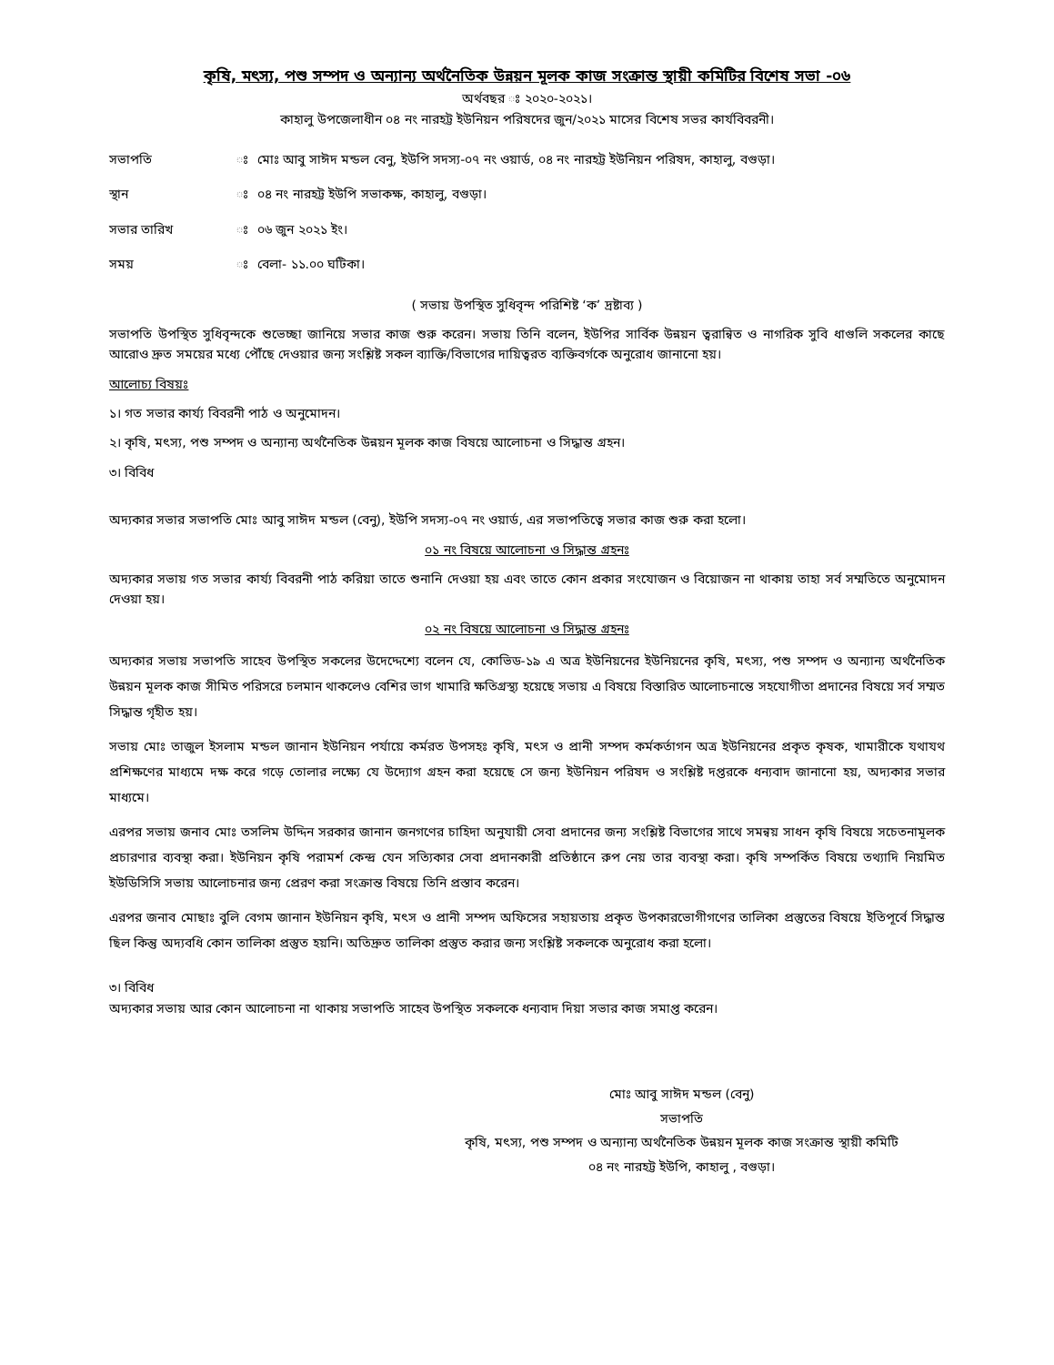কৃষি, মৎস্য, পশু সম্পদ ও অন্যান্য অর্থনৈতিক উন্নয়ন মূলক কাজ সংক্রান্ত স্থায়ী কমিটির বিশেষ সভা -০৬
অর্থবছর ঃ ২০২০-২০২১।
কাহালু উপজেলাধীন ০৪ নং নারহট্ট ইউনিয়ন পরিষদের জুন/২০২১ মাসের বিশেষ সভর কার্যবিবরনী।
| সভাপতি | ঃ | মোঃ আবু সাঈদ মন্ডল বেনু, ইউপি সদস্য-০৭ নং ওয়ার্ড, ০৪ নং নারহট্ট ইউনিয়ন পরিষদ, কাহালু, বগুড়া। |
| স্থান | ঃ | ০৪ নং নারহট্ট ইউপি সভাকক্ষ, কাহালু, বগুড়া। |
| সভার তারিখ | ঃ | ০৬ জুন ২০২১ ইং। |
| সময় | ঃ | বেলা- ১১.০০ ঘটিকা। |
( সভায় উপস্থিত সুধিবৃন্দ পরিশিষ্ট ‘ক’ দ্রষ্টাব্য )
সভাপতি উপস্থিত সুধিবৃন্দকে শুভেচ্ছা জানিয়ে সভার কাজ শুরু করেন। সভায় তিনি বলেন, ইউপির সার্বিক উন্নয়ন ত্বরান্বিত ও নাগরিক সুবি ধাগুলি সকলের কাছে আরোও দ্রুত সময়ের মধ্যে পৌঁছে দেওয়ার জন্য সংশ্লিষ্ট সকল ব্যাক্তি/বিভাগের দায়িত্বরত ব্যক্তিবর্গকে অনুরোধ জানানো হয়।
আলোচ্য বিষয়ঃ
১। গত সভার কার্য্য বিবরনী পাঠ ও অনুমোদন।
২। কৃষি, মৎস্য, পশু সম্পদ ও অন্যান্য অর্থনৈতিক উন্নয়ন মূলক কাজ বিষয়ে আলোচনা ও সিদ্ধান্ত গ্রহন।
৩। বিবিধ
অদ্যকার সভার সভাপতি মোঃ আবু সাঈদ মন্ডল (বেনু), ইউপি সদস্য-০৭ নং ওয়ার্ড, এর সভাপতিত্বে সভার কাজ শুরু করা হলো।
০১ নং বিষয়ে আলোচনা ও সিদ্ধান্ত গ্রহনঃ
অদ্যকার সভায় গত সভার কার্য্য বিবরনী পাঠ করিয়া তাতে শুনানি দেওয়া হয় এবং তাতে কোন প্রকার সংযোজন ও বিয়োজন না থাকায় তাহা সর্ব সম্মতিতে অনুমোদন দেওয়া হয়।
০২ নং বিষয়ে আলোচনা ও সিদ্ধান্ত গ্রহনঃ
অদ্যকার সভায় সভাপতি সাহেব উপস্থিত সকলের উদেদ্দেশ্যে বলেন যে, কোভিড-১৯ এ অত্র ইউনিয়নের ইউনিয়নের কৃষি, মৎস্য, পশু সম্পদ ও অন্যান্য অর্থনৈতিক উন্নয়ন মূলক কাজ সীমিত পরিসরে চলমান থাকলেও বেশির ভাগ খামারি ক্ষতিগ্রস্থ্য হয়েছে সভায় এ বিষয়ে বিস্তারিত আলোচনান্তে সহযোগীতা প্রদানের বিষয়ে সর্ব সম্মত সিদ্ধান্ত গৃহীত হয়।
সভায় মোঃ তাজুল ইসলাম মন্ডল জানান ইউনিয়ন পর্যায়ে কর্মরত উপসহঃ কৃষি, মৎস ও প্রানী সম্পদ কর্মকর্তাগন অত্র ইউনিয়নের প্রকৃত কৃষক, খামারীকে যথাযথ প্রশিক্ষণের মাধ্যমে দক্ষ করে গড়ে তোলার লক্ষ্যে যে উদ্যোগ গ্রহন করা হয়েছে সে জন্য ইউনিয়ন পরিষদ ও সংশ্লিষ্ট দপ্তরকে ধন্যবাদ জানানো হয়, অদ্যকার সভার মাধ্যমে।
এরপর সভায় জনাব মোঃ তসলিম উদ্দিন সরকার জানান জনগণের চাহিদা অনুযায়ী সেবা প্রদানের জন্য সংশ্লিষ্ট বিভাগের সাথে সমন্বয় সাধন কৃষি বিষয়ে সচেতনামূলক প্রচারণার ব্যবস্থা করা। ইউনিয়ন কৃষি পরামর্শ কেন্দ্র যেন সত্যিকার সেবা প্রদানকারী প্রতিষ্ঠানে রুপ নেয় তার ব্যবস্থা করা। কৃষি সম্পর্কিত বিষয়ে তথ্যাদি নিয়মিত ইউডিসিসি সভায় আলোচনার জন্য প্রেরণ করা সংক্রান্ত বিষয়ে তিনি প্রস্তাব করেন।
এরপর জনাব মোছাঃ বুলি বেগম জানান ইউনিয়ন কৃষি, মৎস ও প্রানী সম্পদ অফিসের সহায়তায় প্রকৃত উপকারভোগীগণের তালিকা প্রস্তুতের বিষয়ে ইতিপূর্বে সিদ্ধান্ত ছিল কিন্তু অদ্যবধি কোন তালিকা প্রস্তুত হয়নি। অতিদ্রুত তালিকা প্রস্তুত করার জন্য সংশ্লিষ্ট সকলকে অনুরোধ করা হলো।
৩। বিবিধ
অদ্যকার সভায় আর কোন আলোচনা না থাকায় সভাপতি সাহেব উপস্থিত সকলকে ধন্যবাদ দিয়া সভার কাজ সমাপ্ত করেন।
মোঃ আবু সাঈদ মন্ডল (বেনু)
সভাপতি
কৃষি, মৎস্য, পশু সম্পদ ও অন্যান্য অর্থনৈতিক উন্নয়ন মূলক কাজ সংক্রান্ত স্থায়ী কমিটি
০৪ নং নারহট্ট ইউপি, কাহালু , বগুড়া।